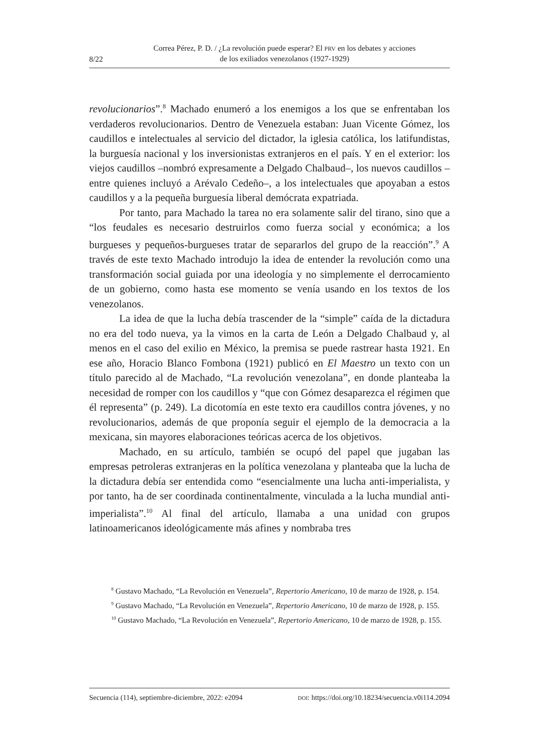8/22
Correa Pérez, P. D. / ¿La revolución puede esperar? El PRV en los debates y acciones
de los exiliados venezolanos (1927-1929)
revolucionarios”.<sup>8</sup> Machado enumeró a los enemigos a los que se enfrentaban los verdaderos revolucionarios. Dentro de Venezuela estaban: Juan Vicente Gómez, los caudillos e intelectuales al servicio del dictador, la iglesia católica, los latifundistas, la burguesía nacional y los inversionistas extranjeros en el país. Y en el exterior: los viejos caudillos –nombró expresamente a Delgado Chalbaud–, los nuevos caudillos –entre quienes incluyó a Arévalo Cedeño–, a los intelectuales que apoyaban a estos caudillos y a la pequeña burguesía liberal demócrata expatriada.
Por tanto, para Machado la tarea no era solamente salir del tirano, sino que a “los feudales es necesario destruirlos como fuerza social y económica; a los burgueses y pequeños-burgueses tratar de separarlos del grupo de la reacción”.<sup>9</sup> A través de este texto Machado introdujo la idea de entender la revolución como una transformación social guiada por una ideología y no simplemente el derrocamiento de un gobierno, como hasta ese momento se venía usando en los textos de los venezolanos.
La idea de que la lucha debía trascender de la “simple” caída de la dictadura no era del todo nueva, ya la vimos en la carta de León a Delgado Chalbaud y, al menos en el caso del exilio en México, la premisa se puede rastrear hasta 1921. En ese año, Horacio Blanco Fombona (1921) publicó en El Maestro un texto con un título parecido al de Machado, “La revolución venezolana”, en donde planteaba la necesidad de romper con los caudillos y “que con Gómez desaparezca el régimen que él representa” (p. 249). La dicotomía en este texto era caudillos contra jóvenes, y no revolucionarios, además de que proponía seguir el ejemplo de la democracia a la mexicana, sin mayores elaboraciones teóricas acerca de los objetivos.
Machado, en su artículo, también se ocupó del papel que jugaban las empresas petroleras extranjeras en la política venezolana y planteaba que la lucha de la dictadura debía ser entendida como “esencialmente una lucha anti-imperialista, y por tanto, ha de ser coordinada continentalmente, vinculada a la lucha mundial anti-imperialista”.<sup>10</sup> Al final del artículo, llamaba a una unidad con grupos latinoamericanos ideológicamente más afines y nombraba tres
<sup>8</sup> Gustavo Machado, “La Revolución en Venezuela”, Repertorio Americano, 10 de marzo de 1928, p. 154.
<sup>9</sup> Gustavo Machado, “La Revolución en Venezuela”, Repertorio Americano, 10 de marzo de 1928, p. 155.
<sup>10</sup> Gustavo Machado, “La Revolución en Venezuela”, Repertorio Americano, 10 de marzo de 1928, p. 155.
Secuencia (114), septiembre-diciembre, 2022: e2094 DOI: https://doi.org/10.18234/secuencia.v0i114.2094